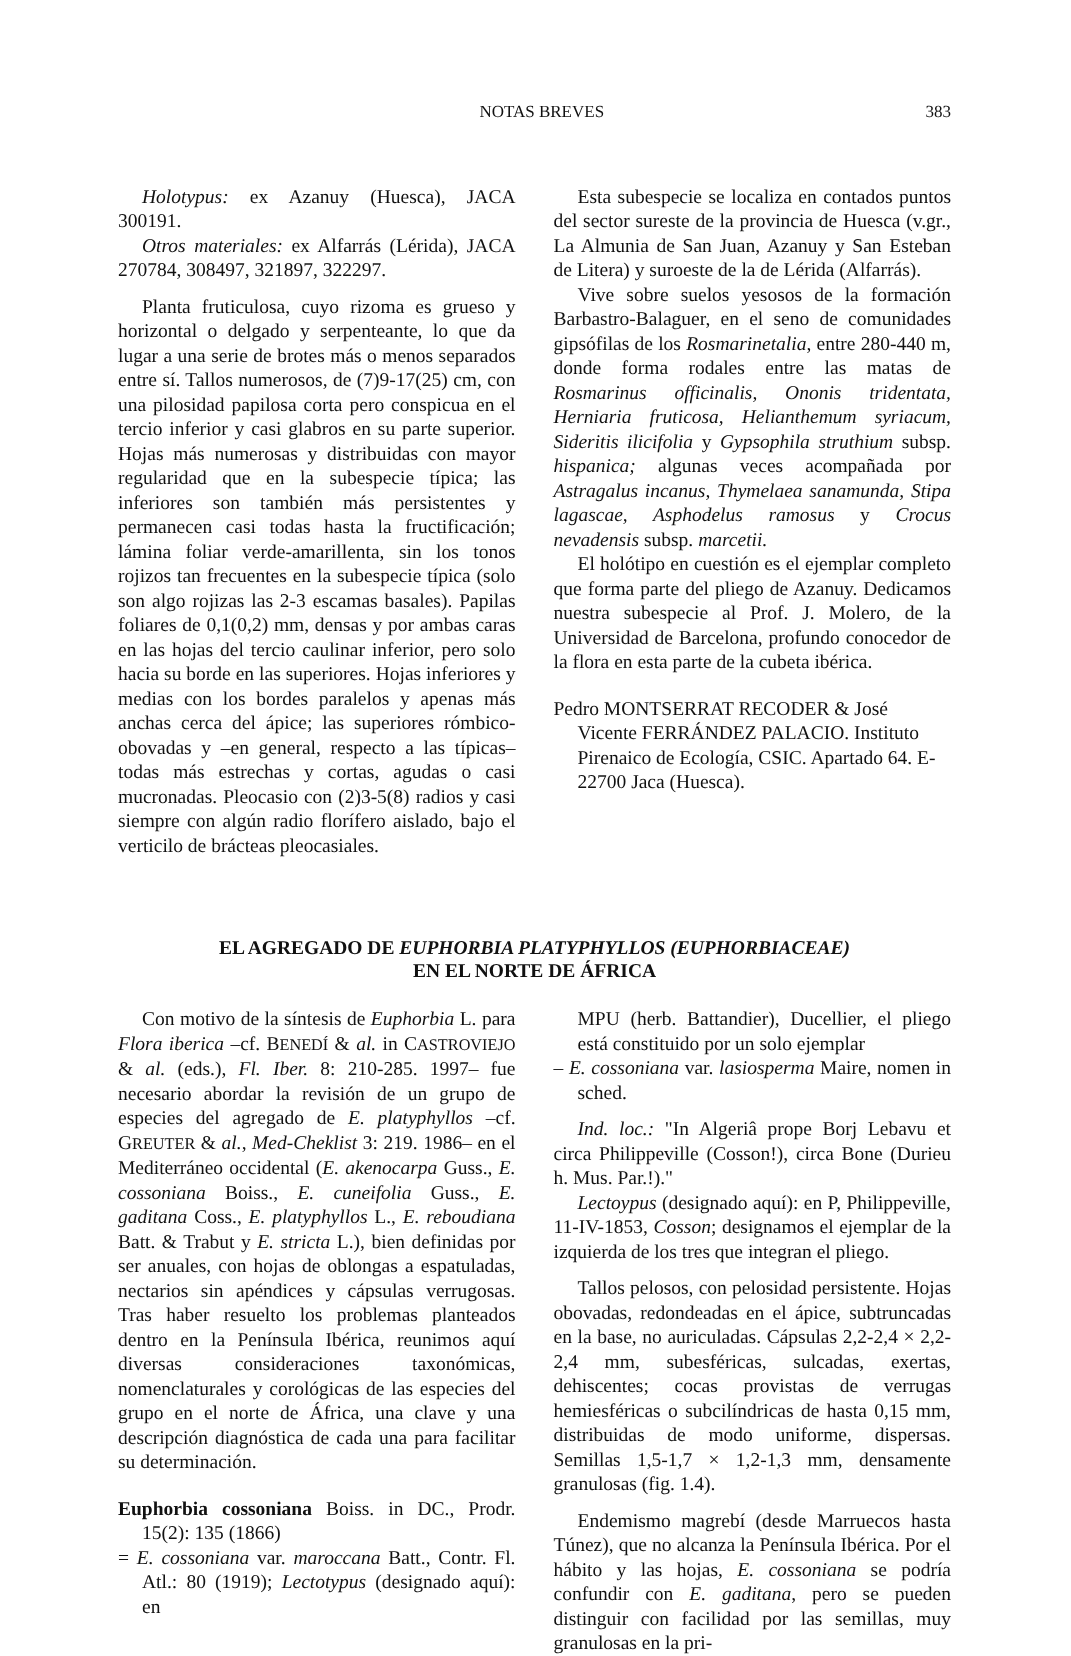NOTAS BREVES 383
Holotypus: ex Azanuy (Huesca), JACA 300191.
Otros materiales: ex Alfarrás (Lérida), JACA 270784, 308497, 321897, 322297.
Planta fruticulosa, cuyo rizoma es grueso y horizontal o delgado y serpenteante, lo que da lugar a una serie de brotes más o menos separados entre sí. Tallos numerosos, de (7)9-17(25) cm, con una pilosidad papilosa corta pero conspicua en el tercio inferior y casi glabros en su parte superior. Hojas más numerosas y distribuidas con mayor regularidad que en la subespecie típica; las inferiores son también más persistentes y permanecen casi todas hasta la fructificación; lámina foliar verde-amarillenta, sin los tonos rojizos tan frecuentes en la subespecie típica (solo son algo rojizas las 2-3 escamas basales). Papilas foliares de 0,1(0,2) mm, densas y por ambas caras en las hojas del tercio caulinar inferior, pero solo hacia su borde en las superiores. Hojas inferiores y medias con los bordes paralelos y apenas más anchas cerca del ápice; las superiores rómbico-obovadas y –en general, respecto a las típicas– todas más estrechas y cortas, agudas o casi mucronadas. Pleocasio con (2)3-5(8) radios y casi siempre con algún radio florífero aislado, bajo el verticilo de brácteas pleocasiales.
Esta subespecie se localiza en contados puntos del sector sureste de la provincia de Huesca (v.gr., La Almunia de San Juan, Azanuy y San Esteban de Litera) y suroeste de la de Lérida (Alfarrás).
Vive sobre suelos yesosos de la formación Barbastro-Balaguer, en el seno de comunidades gipsófilas de los Rosmarinetalia, entre 280-440 m, donde forma rodales entre las matas de Rosmarinus officinalis, Ononis tridentata, Herniaria fruticosa, Helianthemum syriacum, Sideritis ilicifolia y Gypsophila struthium subsp. hispanica; algunas veces acompañada por Astragalus incanus, Thymelaea sanamunda, Stipa lagascae, Asphodelus ramosus y Crocus nevadensis subsp. marcetii.
El holótipo en cuestión es el ejemplar completo que forma parte del pliego de Azanuy. Dedicamos nuestra subespecie al Prof. J. Molero, de la Universidad de Barcelona, profundo conocedor de la flora en esta parte de la cubeta ibérica.
Pedro MONTSERRAT RECODER & José Vicente FERRÁNDEZ PALACIO. Instituto Pirenaico de Ecología, CSIC. Apartado 64. E-22700 Jaca (Huesca).
EL AGREGADO DE EUPHORBIA PLATYPHYLLOS (EUPHORBIACEAE)
EN EL NORTE DE ÁFRICA
Con motivo de la síntesis de Euphorbia L. para Flora iberica –cf. BENEDÍ & al. in CASTROVIEJO & al. (eds.), Fl. Iber. 8: 210-285. 1997– fue necesario abordar la revisión de un grupo de especies del agregado de E. platyphyllos –cf. GREUTER & al., Med-Cheklist 3: 219. 1986– en el Mediterráneo occidental (E. akenocarpa Guss., E. cossoniana Boiss., E. cuneifolia Guss., E. gaditana Coss., E. platyphyllos L., E. reboudiana Batt. & Trabut y E. stricta L.), bien definidas por ser anuales, con hojas de oblongas a espatuladas, nectarios sin apéndices y cápsulas verrugosas. Tras haber resuelto los problemas planteados dentro en la Península Ibérica, reunimos aquí diversas consideraciones taxonómicas, nomenclaturales y corológicas de las especies del grupo en el norte de África, una clave y una descripción diagnóstica de cada una para facilitar su determinación.
Euphorbia cossoniana Boiss. in DC., Prodr. 15(2): 135 (1866)
= E. cossoniana var. maroccana Batt., Contr. Fl. Atl.: 80 (1919); Lectotypus (designado aquí): en
MPU (herb. Battandier), Ducellier, el pliego está constituido por un solo ejemplar
– E. cossoniana var. lasiosperma Maire, nomen in sched.
Ind. loc.: "In Algeriâ prope Borj Lebavu et circa Philippeville (Cosson!), circa Bone (Durieu h. Mus. Par.!)."
Lectoypus (designado aquí): en P, Philippeville, 11-IV-1853, Cosson; designamos el ejemplar de la izquierda de los tres que integran el pliego.
Tallos pelosos, con pelosidad persistente. Hojas obovadas, redondeadas en el ápice, subtruncadas en la base, no auriculadas. Cápsulas 2,2-2,4 × 2,2-2,4 mm, subesféricas, sulcadas, exertas, dehiscentes; cocas provistas de verrugas hemiesféricas o subcilíndricas de hasta 0,15 mm, distribuidas de modo uniforme, dispersas. Semillas 1,5-1,7 × 1,2-1,3 mm, densamente granulosas (fig. 1.4).
Endemismo magrebí (desde Marruecos hasta Túnez), que no alcanza la Península Ibérica. Por el hábito y las hojas, E. cossoniana se podría confundir con E. gaditana, pero se pueden distinguir con facilidad por las semillas, muy granulosas en la pri-